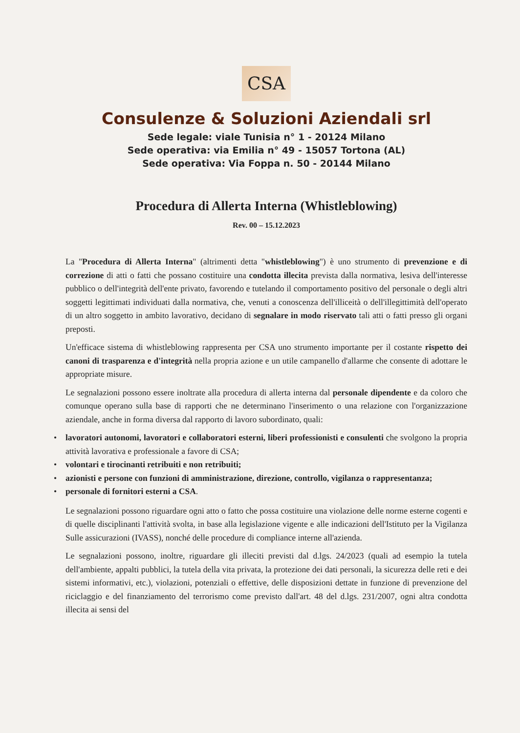CSA
Consulenze & Soluzioni Aziendali srl
Sede legale: viale Tunisia n° 1 - 20124 Milano
Sede operativa: via Emilia n° 49 - 15057 Tortona (AL)
Sede operativa: Via Foppa n. 50 - 20144 Milano
Procedura di Allerta Interna (Whistleblowing)
Rev. 00 – 15.12.2023
La "Procedura di Allerta Interna" (altrimenti detta "whistleblowing") è uno strumento di prevenzione e di correzione di atti o fatti che possano costituire una condotta illecita prevista dalla normativa, lesiva dell'interesse pubblico o dell'integrità dell'ente privato, favorendo e tutelando il comportamento positivo del personale o degli altri soggetti legittimati individuati dalla normativa, che, venuti a conoscenza dell'illiceità o dell'illegittimità dell'operato di un altro soggetto in ambito lavorativo, decidano di segnalare in modo riservato tali atti o fatti presso gli organi preposti.
Un'efficace sistema di whistleblowing rappresenta per CSA uno strumento importante per il costante rispetto dei canoni di trasparenza e d'integrità nella propria azione e un utile campanello d'allarme che consente di adottare le appropriate misure.
Le segnalazioni possono essere inoltrate alla procedura di allerta interna dal personale dipendente e da coloro che comunque operano sulla base di rapporti che ne determinano l'inserimento o una relazione con l'organizzazione aziendale, anche in forma diversa dal rapporto di lavoro subordinato, quali:
• lavoratori autonomi, lavoratori e collaboratori esterni, liberi professionisti e consulenti che svolgono la propria attività lavorativa e professionale a favore di CSA;
• volontari e tirocinanti retribuiti e non retribuiti;
• azionisti e persone con funzioni di amministrazione, direzione, controllo, vigilanza o rappresentanza;
• personale di fornitori esterni a CSA.
Le segnalazioni possono riguardare ogni atto o fatto che possa costituire una violazione delle norme esterne cogenti e di quelle disciplinanti l'attività svolta, in base alla legislazione vigente e alle indicazioni dell'Istituto per la Vigilanza Sulle assicurazioni (IVASS), nonché delle procedure di compliance interne all'azienda.
Le segnalazioni possono, inoltre, riguardare gli illeciti previsti dal d.lgs. 24/2023 (quali ad esempio la tutela dell'ambiente, appalti pubblici, la tutela della vita privata, la protezione dei dati personali, la sicurezza delle reti e dei sistemi informativi, etc.), violazioni, potenziali o effettive, delle disposizioni dettate in funzione di prevenzione del riciclaggio e del finanziamento del terrorismo come previsto dall'art. 48 del d.lgs. 231/2007, ogni altra condotta illecita ai sensi del